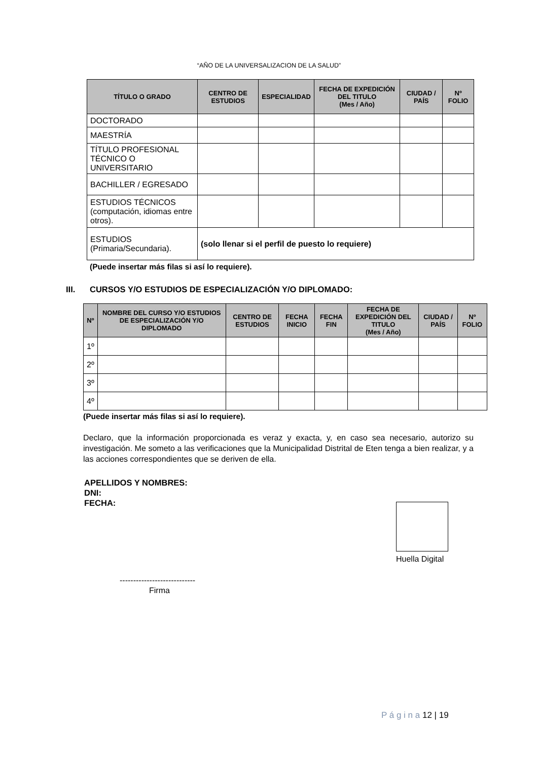“AÑO DE LA UNIVERSALIZACION DE LA SALUD”
| TÍTULO O GRADO | CENTRO DE ESTUDIOS | ESPECIALIDAD | FECHA DE EXPEDICIÓN DEL TITULO (Mes / Año) | CIUDAD / PAÍS | Nº FOLIO |
| --- | --- | --- | --- | --- | --- |
| DOCTORADO | | | | | |
| MAESTRÍA | | | | | |
| TÍTULO PROFESIONAL TÉCNICO O UNIVERSITARIO | | | | | |
| BACHILLER / EGRESADO | | | | | |
| ESTUDIOS TÉCNICOS (computación, idiomas entre otros). | | | | | |
| ESTUDIOS (Primaria/Secundaria). | (solo llenar si el perfil de puesto lo requiere) | | | | |
(Puede insertar más filas si así lo requiere).
III. CURSOS Y/O ESTUDIOS DE ESPECIALIZACIÓN Y/O DIPLOMADO:
| Nº | NOMBRE DEL CURSO Y/O ESTUDIOS DE ESPECIALIZACIÓN Y/O DIPLOMADO | CENTRO DE ESTUDIOS | FECHA INICIO | FECHA FIN | FECHA DE EXPEDICIÓN DEL TITULO (Mes / Año) | CIUDAD / PAÍS | Nº FOLIO |
| --- | --- | --- | --- | --- | --- | --- | --- |
| 1º | | | | | | | |
| 2º | | | | | | | |
| 3º | | | | | | | |
| 4º | | | | | | | |
(Puede insertar más filas si así lo requiere).
Declaro, que la información proporcionada es veraz y exacta, y, en caso sea necesario, autorizo su investigación. Me someto a las verificaciones que la Municipalidad Distrital de Eten tenga a bien realizar, y a las acciones correspondientes que se deriven de ella.
APELLIDOS Y NOMBRES:
DNI:
FECHA:
Huella Digital
----------------------------
Firma
P á g i n a 12 | 19